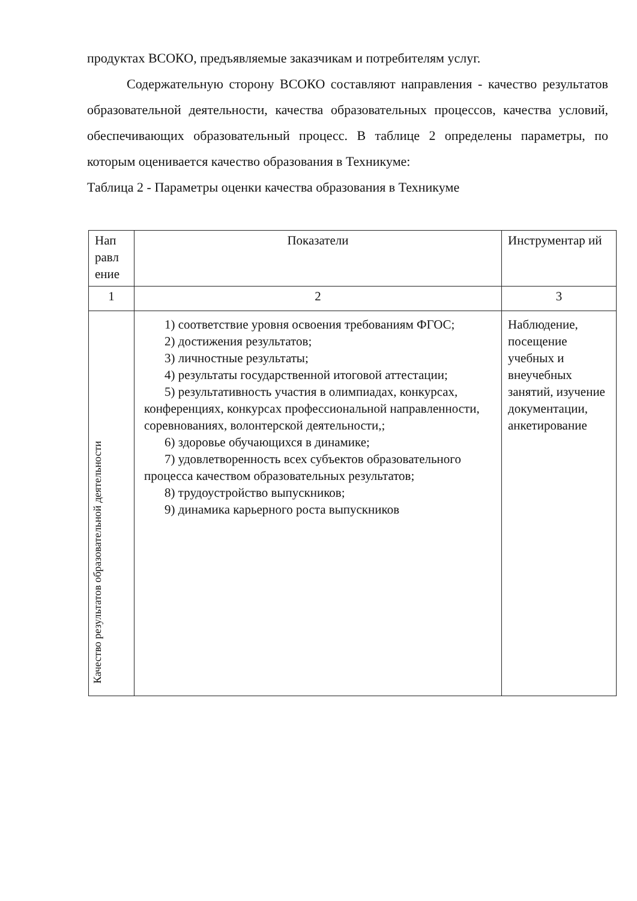продуктах ВСОКО, предъявляемые заказчикам и потребителям услуг.
Содержательную сторону ВСОКО составляют направления - качество результатов образовательной деятельности, качества образовательных процессов, качества условий, обеспечивающих образовательный процесс. В таблице 2 определены параметры, по которым оценивается качество образования в Техникуме:
Таблица 2 - Параметры оценки качества образования в Техникуме
| Нап равл ение | Показатели | Инструментар ий |
| --- | --- | --- |
| 1 | 2 | 3 |
| Качество результатов образовательной деятельности | 1) соответствие уровня освоения требованиям ФГОС; 2) достижения результатов; 3) личностные результаты; 4) результаты государственной итоговой аттестации; 5) результативность участия в олимпиадах, конкурсах, конференциях, конкурсах профессиональной направленности, соревнованиях, волонтерской деятельности,; 6) здоровье обучающихся в динамике; 7) удовлетворенность всех субъектов образовательного процесса качеством образовательных результатов; 8) трудоустройство выпускников; 9) динамика карьерного роста выпускников | Наблюдение, посещение учебных и внеучебных занятий, изучение документации, анкетирование |